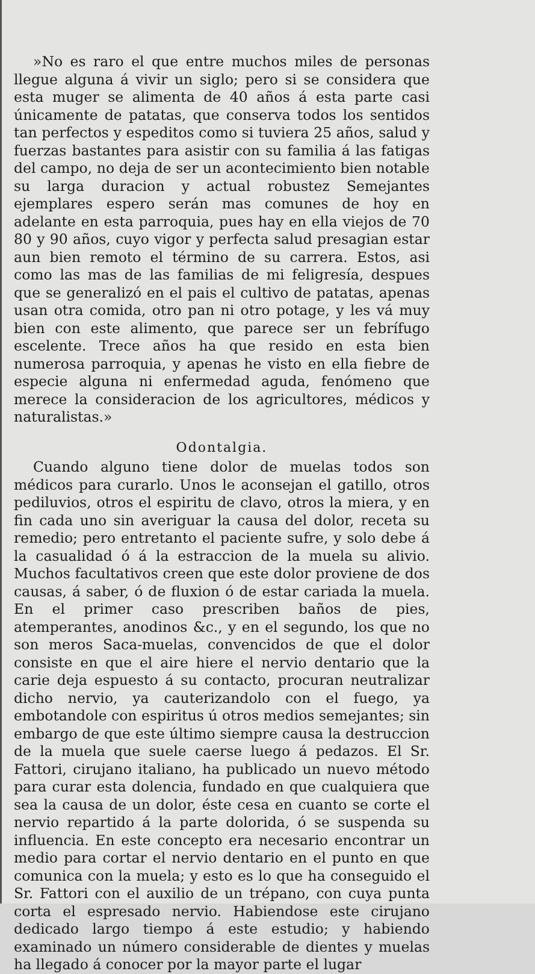»No es raro el que entre muchos miles de personas llegue alguna á vivir un siglo; pero si se considera que esta muger se alimenta de 40 años á esta parte casi únicamente de patatas, que conserva todos los sentidos tan perfectos y espeditos como si tuviera 25 años, salud y fuerzas bastantes para asistir con su familia á las fatigas del campo, no deja de ser un acontecimiento bien notable su larga duracion y actual robustez Semejantes ejemplares espero serán mas comunes de hoy en adelante en esta parroquia, pues hay en ella viejos de 70 80 y 90 años, cuyo vigor y perfecta salud presagian estar aun bien remoto el término de su carrera. Estos, asi como las mas de las familias de mi feligresía, despues que se generalizó en el pais el cultivo de patatas, apenas usan otra comida, otro pan ni otro potage, y les vá muy bien con este alimento, que parece ser un febrífugo escelente. Trece años ha que resido en esta bien numerosa parroquia, y apenas he visto en ella fiebre de especie alguna ni enfermedad aguda, fenómeno que merece la consideracion de los agricultores, médicos y naturalistas.»
Odontalgia.
Cuando alguno tiene dolor de muelas todos son médicos para curarlo. Unos le aconsejan el gatillo, otros pediluvios, otros el espiritu de clavo, otros la miera, y en fin cada uno sin averiguar la causa del dolor, receta su remedio; pero entretanto el paciente sufre, y solo debe á la casualidad ó á la estraccion de la muela su alivio. Muchos facultativos creen que este dolor proviene de dos causas, á saber, ó de fluxion ó de estar cariada la muela. En el primer caso prescriben baños de pies, atemperantes, anodinos &c., y en el segundo, los que no son meros Saca-muelas, convencidos de que el dolor consiste en que el aire hiere el nervio dentario que la carie deja espuesto á su contacto, procuran neutralizar dicho nervio, ya cauterizandolo con el fuego, ya embotandole con espiritus ú otros medios semejantes; sin embargo de que este último siempre causa la destruccion de la muela que suele caerse luego á pedazos. El Sr. Fattori, cirujano italiano, ha publicado un nuevo método para curar esta dolencia, fundado en que cualquiera que sea la causa de un dolor, éste cesa en cuanto se corte el nervio repartido á la parte dolorida, ó se suspenda su influencia. En este concepto era necesario encontrar un medio para cortar el nervio dentario en el punto en que comunica con la muela; y esto es lo que ha conseguido el Sr. Fattori con el auxilio de un trépano, con cuya punta corta el espresado nervio. Habiendose este cirujano dedicado largo tiempo á este estudio; y habiendo examinado un número considerable de dientes y muelas ha llegado á conocer por la mayor parte el lugar